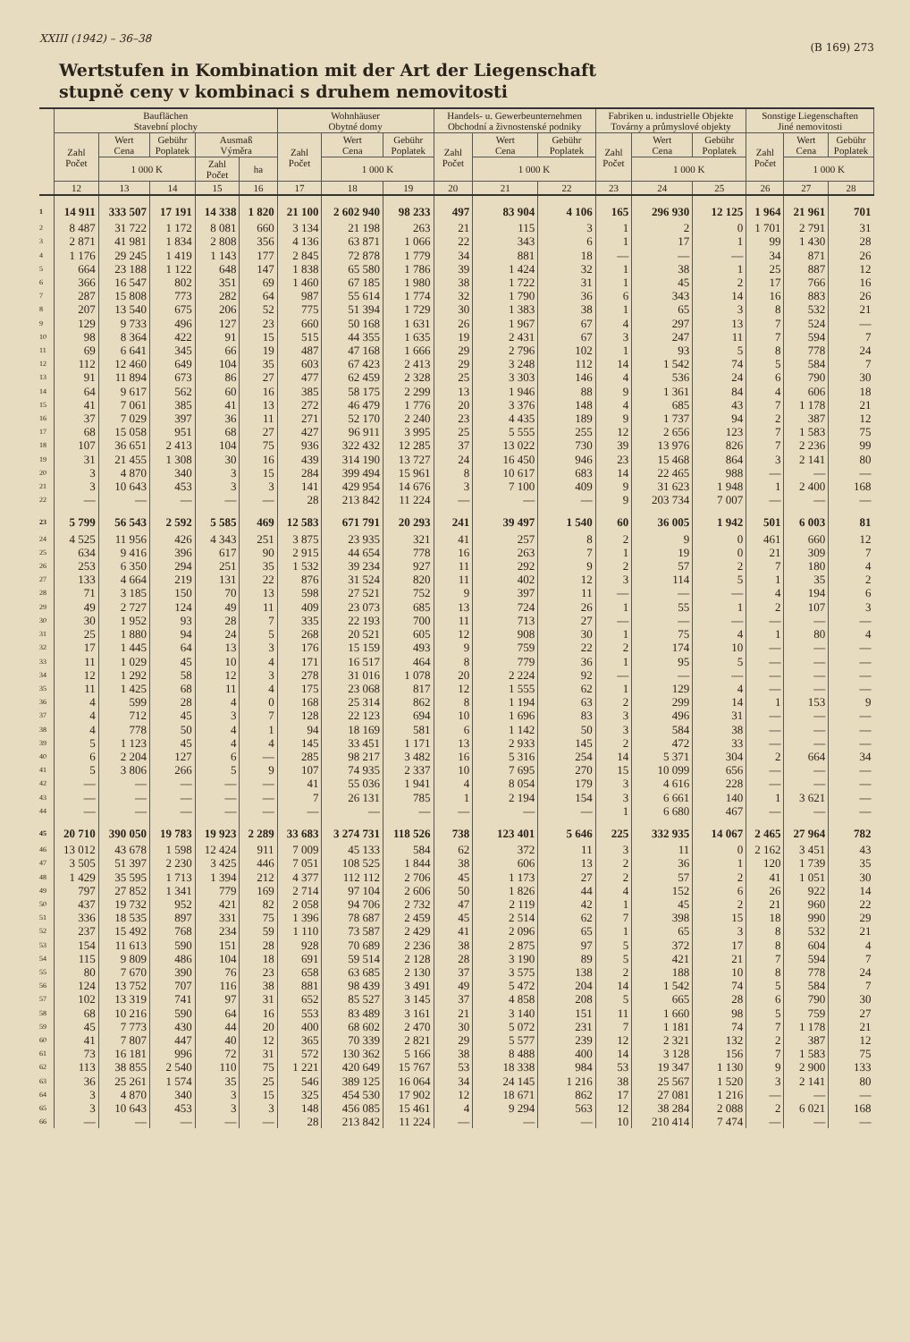XXIII (1942) – 36–38 (B 169) 273
Wertstufen in Kombination mit der Art der Liegenschaft
stupně ceny v kombinaci s druhem nemovitosti
| | Bauflächen Stavební plochy | | | | | Wohnhäuser Obytné domy | | | Handels- u. Gewerbeunternehmen Obchodní a živnostenské podniky | | | Fabriken u. industrielle Objekte Továrny a průmyslové objekty | | | Sonstige Liegenschaften Jiné nemovitosti | | |
| --- | --- | --- | --- | --- | --- | --- | --- | --- | --- | --- | --- | --- | --- | --- | --- | --- | --- |
| | Zahl Počet | Wert Cena | Gebühr Poplatek | Ausmaß Výměra | | Zahl Počet | Wert Cena | Gebühr Poplatek | Zahl Počet | Wert Cena | Gebühr Poplatek | Zahl Počet | Wert Cena | Gebühr Poplatek | Zahl Počet | Wert Cena | Gebühr Poplatek |
| | | 1 000 K | | Zahl Počet | ha | | 1 000 K | | | 1 000 K | | | 1 000 K | | | 1 000 K | |
| | 12 | 13 | 14 | 15 | 16 | 17 | 18 | 19 | 20 | 21 | 22 | 23 | 24 | 25 | 26 | 27 | 28 |
| 1 | 14 911 | 333 507 | 17 191 | 14 338 | 1 820 | 21 100 | 2 602 940 | 98 233 | 497 | 83 904 | 4 106 | 165 | 296 930 | 12 125 | 1 964 | 21 961 | 701 |
| 2 | 8 487 | 31 722 | 1 172 | 8 081 | 660 | 3 134 | 21 198 | 263 | 21 | 115 | 3 | 1 | 2 | 0 | 1 701 | 2 791 | 31 |
| 3 | 2 871 | 41 981 | 1 834 | 2 808 | 356 | 4 136 | 63 871 | 1 066 | 22 | 343 | 6 | 1 | 17 | 1 | 99 | 1 430 | 28 |
| 4 | 1 176 | 29 245 | 1 419 | 1 143 | 177 | 2 845 | 72 878 | 1 779 | 34 | 881 | 18 | — | — | — | 34 | 871 | 26 |
| 5 | 664 | 23 188 | 1 122 | 648 | 147 | 1 838 | 65 580 | 1 786 | 39 | 1 424 | 32 | 1 | 38 | 1 | 25 | 887 | 12 |
| 6 | 366 | 16 547 | 802 | 351 | 69 | 1 460 | 67 185 | 1 980 | 38 | 1 722 | 31 | 1 | 45 | 2 | 17 | 766 | 16 |
| 7 | 287 | 15 808 | 773 | 282 | 64 | 987 | 55 614 | 1 774 | 32 | 1 790 | 36 | 6 | 343 | 14 | 16 | 883 | 26 |
| 8 | 207 | 13 540 | 675 | 206 | 52 | 775 | 51 394 | 1 729 | 30 | 1 383 | 38 | 1 | 65 | 3 | 8 | 532 | 21 |
| 9 | 129 | 9 733 | 496 | 127 | 23 | 660 | 50 168 | 1 631 | 26 | 1 967 | 67 | 4 | 297 | 13 | 7 | 524 | — |
| 10 | 98 | 8 364 | 422 | 91 | 15 | 515 | 44 355 | 1 635 | 19 | 2 431 | 67 | 3 | 247 | 11 | 7 | 594 | 7 |
| 11 | 69 | 6 641 | 345 | 66 | 19 | 487 | 47 168 | 1 666 | 29 | 2 796 | 102 | 1 | 93 | 5 | 8 | 778 | 24 |
| 12 | 112 | 12 460 | 649 | 104 | 35 | 603 | 67 423 | 2 413 | 29 | 3 248 | 112 | 14 | 1 542 | 74 | 5 | 584 | 7 |
| 13 | 91 | 11 894 | 673 | 86 | 27 | 477 | 62 459 | 2 328 | 25 | 3 303 | 146 | 4 | 536 | 24 | 6 | 790 | 30 |
| 14 | 64 | 9 617 | 562 | 60 | 16 | 385 | 58 175 | 2 299 | 13 | 1 946 | 88 | 9 | 1 361 | 84 | 4 | 606 | 18 |
| 15 | 41 | 7 061 | 385 | 41 | 13 | 272 | 46 479 | 1 776 | 20 | 3 376 | 148 | 4 | 685 | 43 | 7 | 1 178 | 21 |
| 16 | 37 | 7 029 | 397 | 36 | 11 | 271 | 52 170 | 2 240 | 23 | 4 435 | 189 | 9 | 1 737 | 94 | 2 | 387 | 12 |
| 17 | 68 | 15 058 | 951 | 68 | 27 | 427 | 96 911 | 3 995 | 25 | 5 555 | 255 | 12 | 2 656 | 123 | 7 | 1 583 | 75 |
| 18 | 107 | 36 651 | 2 413 | 104 | 75 | 936 | 322 432 | 12 285 | 37 | 13 022 | 730 | 39 | 13 976 | 826 | 7 | 2 236 | 99 |
| 19 | 31 | 21 455 | 1 308 | 30 | 16 | 439 | 314 190 | 13 727 | 24 | 16 450 | 946 | 23 | 15 468 | 864 | 3 | 2 141 | 80 |
| 20 | 3 | 4 870 | 340 | 3 | 15 | 284 | 399 494 | 15 961 | 8 | 10 617 | 683 | 14 | 22 465 | 988 | — | — | — |
| 21 | 3 | 10 643 | 453 | 3 | 3 | 141 | 429 954 | 14 676 | 3 | 7 100 | 409 | 9 | 31 623 | 1 948 | 1 | 2 400 | 168 |
| 22 | — | — | — | — | — | 28 | 213 842 | 11 224 | — | — | — | 9 | 203 734 | 7 007 | — | — | — |
| 23 | 5 799 | 56 543 | 2 592 | 5 585 | 469 | 12 583 | 671 791 | 20 293 | 241 | 39 497 | 1 540 | 60 | 36 005 | 1 942 | 501 | 6 003 | 81 |
| 24 | 4 525 | 11 956 | 426 | 4 343 | 251 | 3 875 | 23 935 | 321 | 41 | 257 | 8 | 2 | 9 | 0 | 461 | 660 | 12 |
| 25 | 634 | 9 416 | 396 | 617 | 90 | 2 915 | 44 654 | 778 | 16 | 263 | 7 | 1 | 19 | 0 | 21 | 309 | 7 |
| 26 | 253 | 6 350 | 294 | 251 | 35 | 1 532 | 39 234 | 927 | 11 | 292 | 9 | 2 | 57 | 2 | 7 | 180 | 4 |
| 27 | 133 | 4 664 | 219 | 131 | 22 | 876 | 31 524 | 820 | 11 | 402 | 12 | 3 | 114 | 5 | 1 | 35 | 2 |
| 28 | 71 | 3 185 | 150 | 70 | 13 | 598 | 27 521 | 752 | 9 | 397 | 11 | — | — | — | 4 | 194 | 6 |
| 29 | 49 | 2 727 | 124 | 49 | 11 | 409 | 23 073 | 685 | 13 | 724 | 26 | 1 | 55 | 1 | 2 | 107 | 3 |
| 30 | 30 | 1 952 | 93 | 28 | 7 | 335 | 22 193 | 700 | 11 | 713 | 27 | — | — | — | — | — | — |
| 31 | 25 | 1 880 | 94 | 24 | 5 | 268 | 20 521 | 605 | 12 | 908 | 30 | 1 | 75 | 4 | 1 | 80 | 4 |
| 32 | 17 | 1 445 | 64 | 13 | 3 | 176 | 15 159 | 493 | 9 | 759 | 22 | 2 | 174 | 10 | — | — | — |
| 33 | 11 | 1 029 | 45 | 10 | 4 | 171 | 16 517 | 464 | 8 | 779 | 36 | 1 | 95 | 5 | — | — | — |
| 34 | 12 | 1 292 | 58 | 12 | 3 | 278 | 31 016 | 1 078 | 20 | 2 224 | 92 | — | — | — | — | — | — |
| 35 | 11 | 1 425 | 68 | 11 | 4 | 175 | 23 068 | 817 | 12 | 1 555 | 62 | 1 | 129 | 4 | — | — | — |
| 36 | 4 | 599 | 28 | 4 | 0 | 168 | 25 314 | 862 | 8 | 1 194 | 63 | 2 | 299 | 14 | 1 | 153 | 9 |
| 37 | 4 | 712 | 45 | 3 | 7 | 128 | 22 123 | 694 | 10 | 1 696 | 83 | 3 | 496 | 31 | — | — | — |
| 38 | 4 | 778 | 50 | 4 | 1 | 94 | 18 169 | 581 | 6 | 1 142 | 50 | 3 | 584 | 38 | — | — | — |
| 39 | 5 | 1 123 | 45 | 4 | 4 | 145 | 33 451 | 1 171 | 13 | 2 933 | 145 | 2 | 472 | 33 | — | — | — |
| 40 | 6 | 2 204 | 127 | 6 | — | 285 | 98 217 | 3 482 | 16 | 5 316 | 254 | 14 | 5 371 | 304 | 2 | 664 | 34 |
| 41 | 5 | 3 806 | 266 | 5 | 9 | 107 | 74 935 | 2 337 | 10 | 7 695 | 270 | 15 | 10 099 | 656 | — | — | — |
| 42 | — | — | — | — | — | 41 | 55 036 | 1 941 | 4 | 8 054 | 179 | 3 | 4 616 | 228 | — | — | — |
| 43 | — | — | — | — | — | 7 | 26 131 | 785 | 1 | 2 194 | 154 | 3 | 6 661 | 140 | 1 | 3 621 | — |
| 44 | — | — | — | — | — | — | — | — | — | — | — | 1 | 6 680 | 467 | — | — | — |
| 45 | 20 710 | 390 050 | 19 783 | 19 923 | 2 289 | 33 683 | 3 274 731 | 118 526 | 738 | 123 401 | 5 646 | 225 | 332 935 | 14 067 | 2 465 | 27 964 | 782 |
| 46 | 13 012 | 43 678 | 1 598 | 12 424 | 911 | 7 009 | 45 133 | 584 | 62 | 372 | 11 | 3 | 11 | 0 | 2 162 | 3 451 | 43 |
| 47 | 3 505 | 51 397 | 2 230 | 3 425 | 446 | 7 051 | 108 525 | 1 844 | 38 | 606 | 13 | 2 | 36 | 1 | 120 | 1 739 | 35 |
| 48 | 1 429 | 35 595 | 1 713 | 1 394 | 212 | 4 377 | 112 112 | 2 706 | 45 | 1 173 | 27 | 2 | 57 | 2 | 41 | 1 051 | 30 |
| 49 | 797 | 27 852 | 1 341 | 779 | 169 | 2 714 | 97 104 | 2 606 | 50 | 1 826 | 44 | 4 | 152 | 6 | 26 | 922 | 14 |
| 50 | 437 | 19 732 | 952 | 421 | 82 | 2 058 | 94 706 | 2 732 | 47 | 2 119 | 42 | 1 | 45 | 2 | 21 | 960 | 22 |
| 51 | 336 | 18 535 | 897 | 331 | 75 | 1 396 | 78 687 | 2 459 | 45 | 2 514 | 62 | 7 | 398 | 15 | 18 | 990 | 29 |
| 52 | 237 | 15 492 | 768 | 234 | 59 | 1 110 | 73 587 | 2 429 | 41 | 2 096 | 65 | 1 | 65 | 3 | 8 | 532 | 21 |
| 53 | 154 | 11 613 | 590 | 151 | 28 | 928 | 70 689 | 2 236 | 38 | 2 875 | 97 | 5 | 372 | 17 | 8 | 604 | 4 |
| 54 | 115 | 9 809 | 486 | 104 | 18 | 691 | 59 514 | 2 128 | 28 | 3 190 | 89 | 5 | 421 | 21 | 7 | 594 | 7 |
| 55 | 80 | 7 670 | 390 | 76 | 23 | 658 | 63 685 | 2 130 | 37 | 3 575 | 138 | 2 | 188 | 10 | 8 | 778 | 24 |
| 56 | 124 | 13 752 | 707 | 116 | 38 | 881 | 98 439 | 3 491 | 49 | 5 472 | 204 | 14 | 1 542 | 74 | 5 | 584 | 7 |
| 57 | 102 | 13 319 | 741 | 97 | 31 | 652 | 85 527 | 3 145 | 37 | 4 858 | 208 | 5 | 665 | 28 | 6 | 790 | 30 |
| 58 | 68 | 10 216 | 590 | 64 | 16 | 553 | 83 489 | 3 161 | 21 | 3 140 | 151 | 11 | 1 660 | 98 | 5 | 759 | 27 |
| 59 | 45 | 7 773 | 430 | 44 | 20 | 400 | 68 602 | 2 470 | 30 | 5 072 | 231 | 7 | 1 181 | 74 | 7 | 1 178 | 21 |
| 60 | 41 | 7 807 | 447 | 40 | 12 | 365 | 70 339 | 2 821 | 29 | 5 577 | 239 | 12 | 2 321 | 132 | 2 | 387 | 12 |
| 61 | 73 | 16 181 | 996 | 72 | 31 | 572 | 130 362 | 5 166 | 38 | 8 488 | 400 | 14 | 3 128 | 156 | 7 | 1 583 | 75 |
| 62 | 113 | 38 855 | 2 540 | 110 | 75 | 1 221 | 420 649 | 15 767 | 53 | 18 338 | 984 | 53 | 19 347 | 1 130 | 9 | 2 900 | 133 |
| 63 | 36 | 25 261 | 1 574 | 35 | 25 | 546 | 389 125 | 16 064 | 34 | 24 145 | 1 216 | 38 | 25 567 | 1 520 | 3 | 2 141 | 80 |
| 64 | 3 | 4 870 | 340 | 3 | 15 | 325 | 454 530 | 17 902 | 12 | 18 671 | 862 | 17 | 27 081 | 1 216 | — | — | — |
| 65 | 3 | 10 643 | 453 | 3 | 3 | 148 | 456 085 | 15 461 | 4 | 9 294 | 563 | 12 | 38 284 | 2 088 | 2 | 6 021 | 168 |
| 66 | — | — | — | — | — | 28 | 213 842 | 11 224 | — | — | — | 10 | 210 414 | 7 474 | — | — | — |